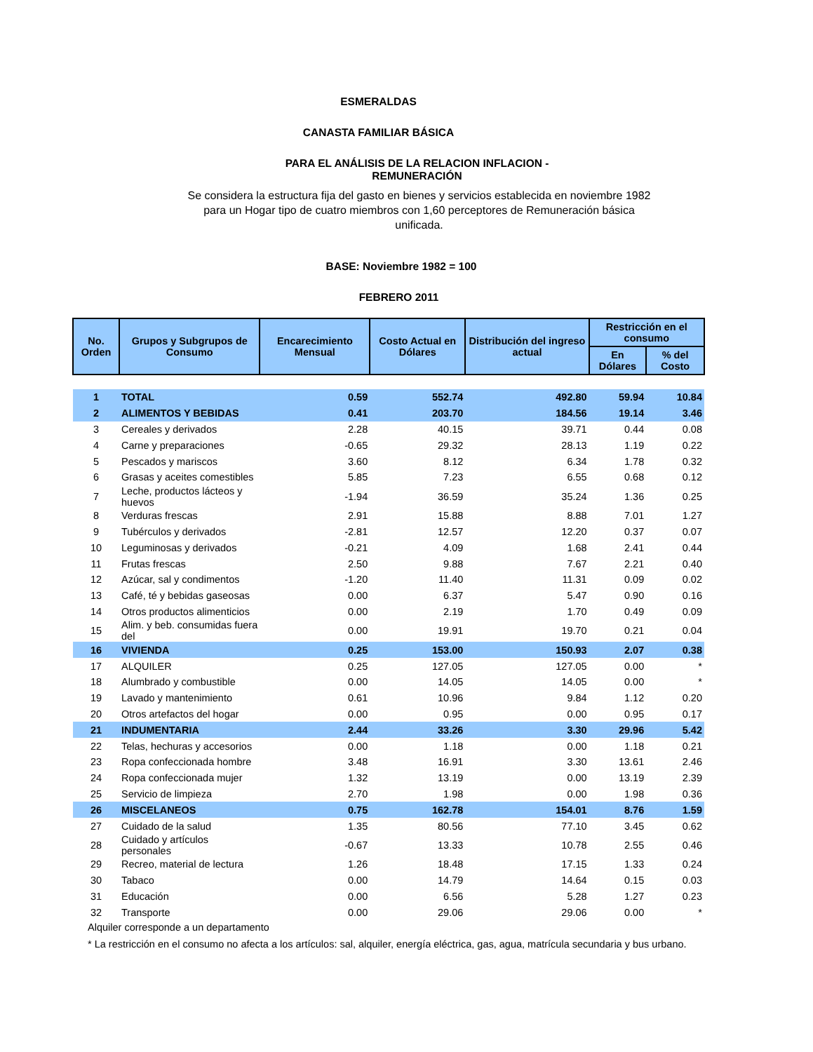ESMERALDAS
CANASTA FAMILIAR BÁSICA
PARA EL ANÁLISIS DE LA RELACION INFLACION -
REMUNERACIÓN
Se considera la estructura fija del gasto en bienes y servicios establecida en noviembre 1982 para un Hogar tipo de cuatro miembros con 1,60 perceptores de Remuneración básica unificada.
BASE: Noviembre 1982 = 100
FEBRERO 2011
| No. Orden | Grupos y Subgrupos de Consumo | Encarecimiento Mensual | Costo Actual en Dólares | Distribución del ingreso actual | Restricción en el consumo | |
| --- | --- | --- | --- | --- | --- | --- |
| | | | | | En Dólares | % del Costo |
| 1 | TOTAL | 0.59 | 552.74 | 492.80 | 59.94 | 10.84 |
| 2 | ALIMENTOS Y BEBIDAS | 0.41 | 203.70 | 184.56 | 19.14 | 3.46 |
| 3 | Cereales y derivados | 2.28 | 40.15 | 39.71 | 0.44 | 0.08 |
| 4 | Carne y preparaciones | -0.65 | 29.32 | 28.13 | 1.19 | 0.22 |
| 5 | Pescados y mariscos | 3.60 | 8.12 | 6.34 | 1.78 | 0.32 |
| 6 | Grasas y aceites comestibles | 5.85 | 7.23 | 6.55 | 0.68 | 0.12 |
| 7 | Leche, productos lácteos y huevos | -1.94 | 36.59 | 35.24 | 1.36 | 0.25 |
| 8 | Verduras frescas | 2.91 | 15.88 | 8.88 | 7.01 | 1.27 |
| 9 | Tubérculos y derivados | -2.81 | 12.57 | 12.20 | 0.37 | 0.07 |
| 10 | Leguminosas y derivados | -0.21 | 4.09 | 1.68 | 2.41 | 0.44 |
| 11 | Frutas frescas | 2.50 | 9.88 | 7.67 | 2.21 | 0.40 |
| 12 | Azúcar, sal y condimentos | -1.20 | 11.40 | 11.31 | 0.09 | 0.02 |
| 13 | Café, té y bebidas gaseosas | 0.00 | 6.37 | 5.47 | 0.90 | 0.16 |
| 14 | Otros productos alimenticios | 0.00 | 2.19 | 1.70 | 0.49 | 0.09 |
| 15 | Alim. y beb. consumidas fuera del | 0.00 | 19.91 | 19.70 | 0.21 | 0.04 |
| 16 | VIVIENDA | 0.25 | 153.00 | 150.93 | 2.07 | 0.38 |
| 17 | ALQUILER | 0.25 | 127.05 | 127.05 | 0.00 | * |
| 18 | Alumbrado y combustible | 0.00 | 14.05 | 14.05 | 0.00 | * |
| 19 | Lavado y mantenimiento | 0.61 | 10.96 | 9.84 | 1.12 | 0.20 |
| 20 | Otros artefactos del hogar | 0.00 | 0.95 | 0.00 | 0.95 | 0.17 |
| 21 | INDUMENTARIA | 2.44 | 33.26 | 3.30 | 29.96 | 5.42 |
| 22 | Telas, hechuras y accesorios | 0.00 | 1.18 | 0.00 | 1.18 | 0.21 |
| 23 | Ropa confeccionada hombre | 3.48 | 16.91 | 3.30 | 13.61 | 2.46 |
| 24 | Ropa confeccionada mujer | 1.32 | 13.19 | 0.00 | 13.19 | 2.39 |
| 25 | Servicio de limpieza | 2.70 | 1.98 | 0.00 | 1.98 | 0.36 |
| 26 | MISCELANEOS | 0.75 | 162.78 | 154.01 | 8.76 | 1.59 |
| 27 | Cuidado de la salud | 1.35 | 80.56 | 77.10 | 3.45 | 0.62 |
| 28 | Cuidado y artículos personales | -0.67 | 13.33 | 10.78 | 2.55 | 0.46 |
| 29 | Recreo, material de lectura | 1.26 | 18.48 | 17.15 | 1.33 | 0.24 |
| 30 | Tabaco | 0.00 | 14.79 | 14.64 | 0.15 | 0.03 |
| 31 | Educación | 0.00 | 6.56 | 5.28 | 1.27 | 0.23 |
| 32 | Transporte | 0.00 | 29.06 | 29.06 | 0.00 | * |
Alquiler corresponde a un departamento
* La restricción en el consumo no afecta a los artículos: sal, alquiler, energía eléctrica, gas, agua, matrícula secundaria y bus urbano.